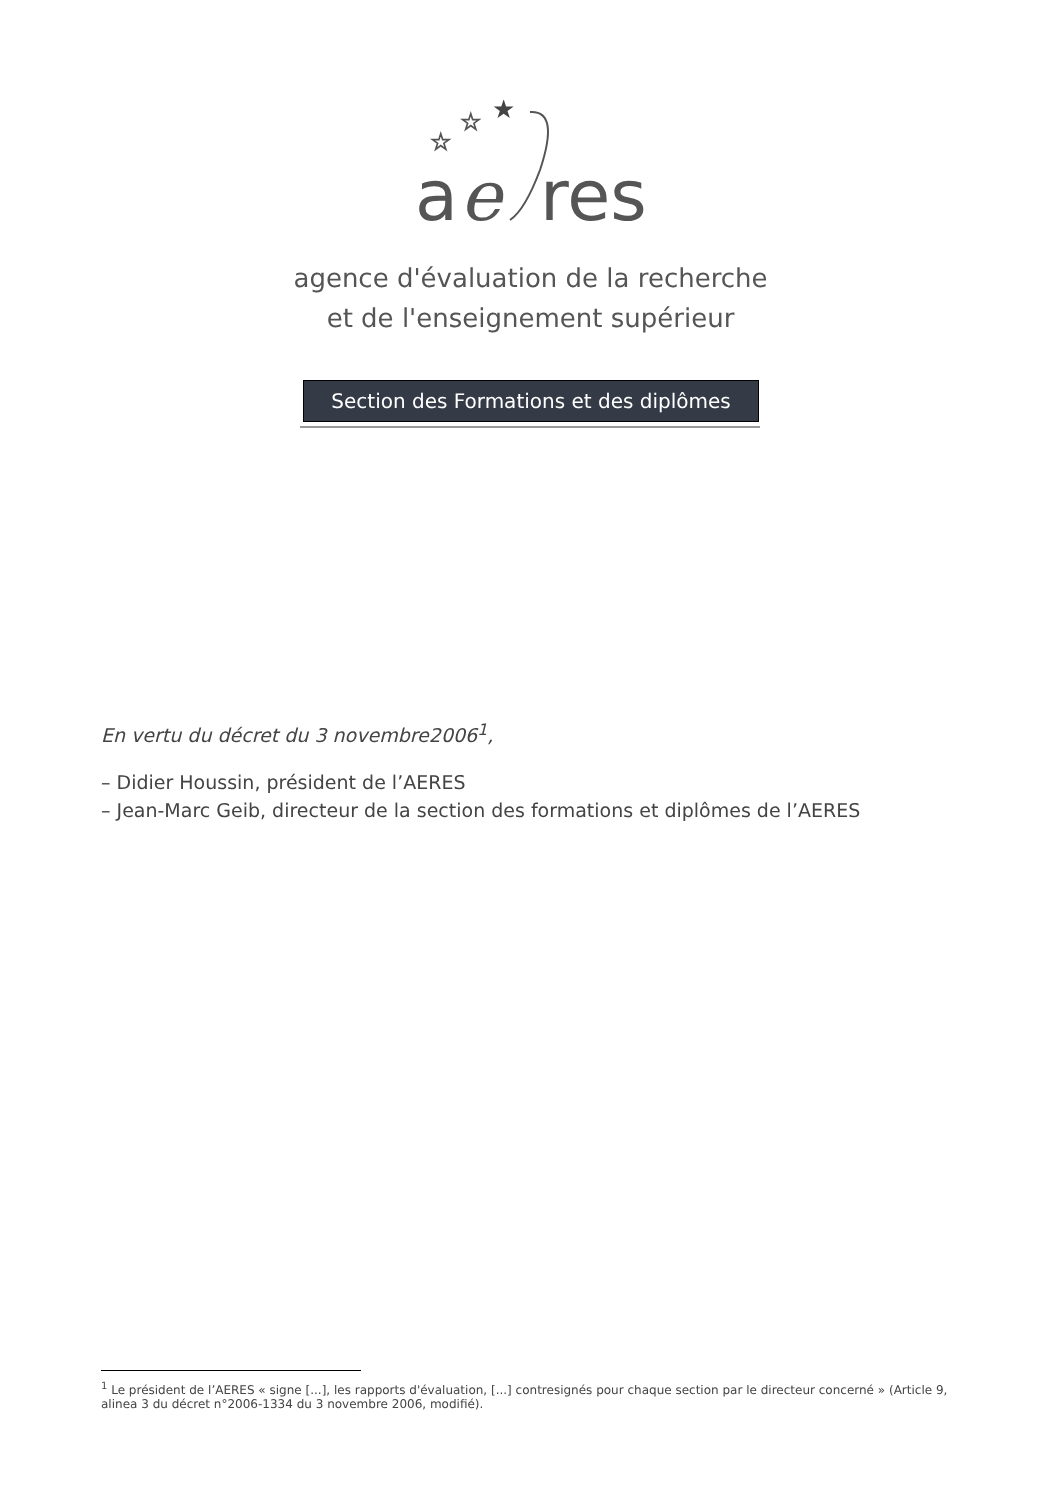☆
☆
★
a
e
res
agence d'évaluation de la recherche
et de l'enseignement supérieur
Section des Formations et des diplômes
En vertu du décret du 3 novembre2006<sup>1</sup>,
– Didier Houssin, président de l’AERES
– Jean-Marc Geib, directeur de la section des formations et diplômes de l’AERES
<sup>1</sup> Le président de l’AERES « signe [...], les rapports d'évaluation, [...] contresignés pour chaque section par le directeur concerné » (Article 9, alinea 3 du décret n°2006-1334 du 3 novembre 2006, modifié).